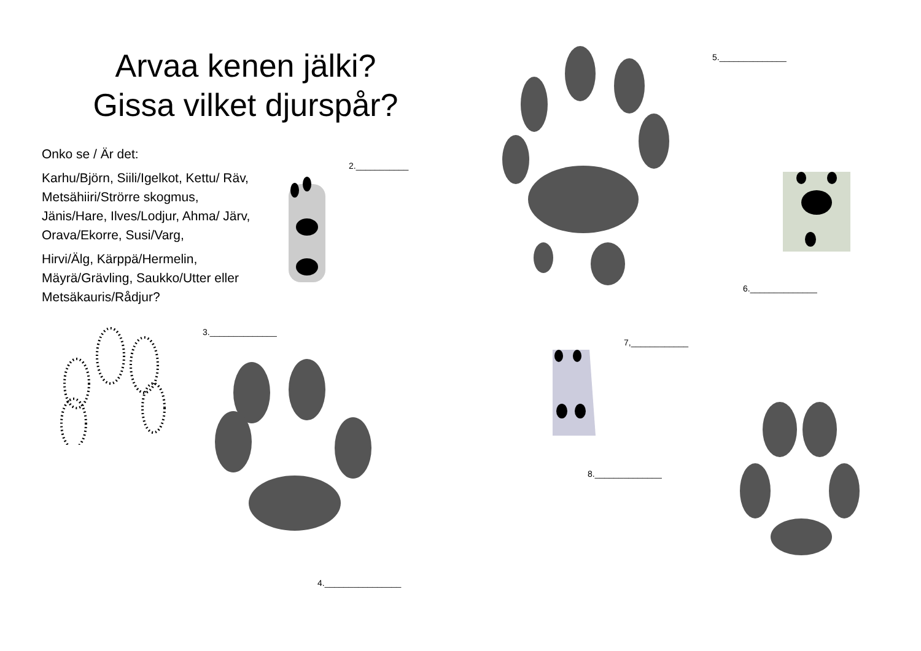Arvaa kenen jälki?
Gissa vilket djurspår?
Onko se / Är det:
Karhu/Björn, Siili/Igelkot, Kettu/ Räv, Metsähiiri/Strörre skogmus, Jänis/Hare, Ilves/Lodjur, Ahma/ Järv, Orava/Ekorre, Susi/Varg,
Hirvi/Älg, Kärppä/Hermelin, Mäyrä/Grävling, Saukko/Utter eller Metsäkauris/Rådjur?
2.___________
3.______________
4.________________
5.______________
6.______________
7,____________
8.______________